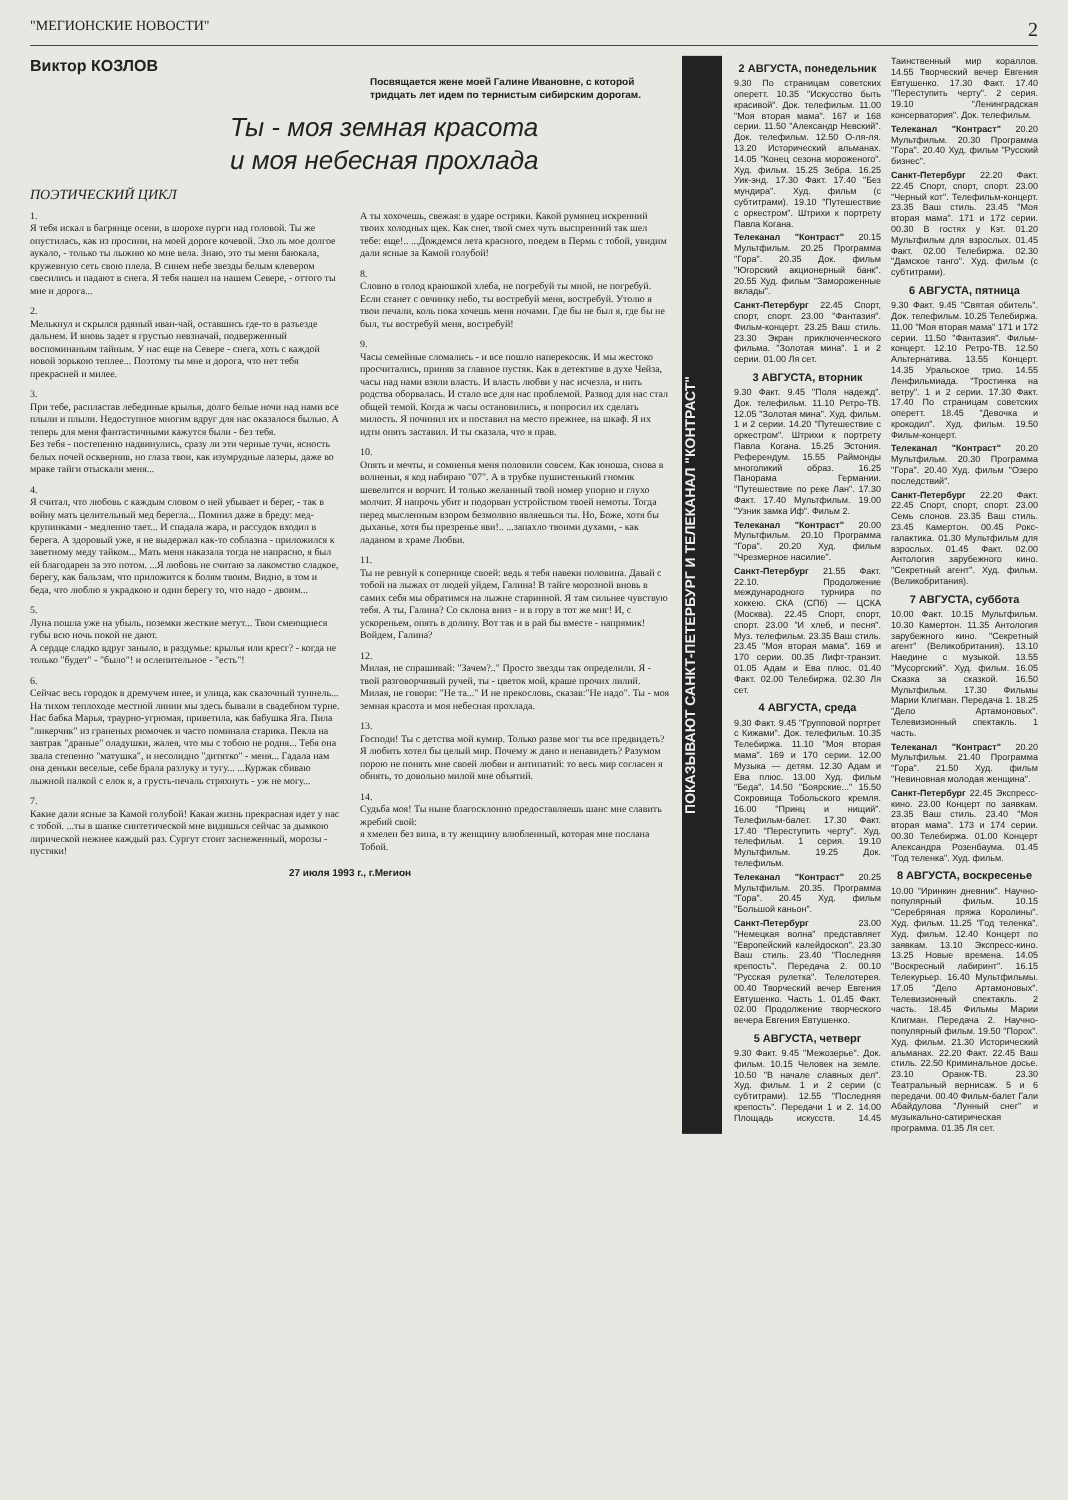"МЕГИОНСКИЕ НОВОСТИ" 2
Виктор КОЗЛОВ
Посвящается жене моей Галине Ивановне, с которой тридцать лет идем по тернистым сибирским дорогам.
Ты - моя земная красота
и моя небесная прохлада
ПОЭТИЧЕСКИЙ ЦИКЛ
1. Я тебя искал в багрянце осени, в шорохе пурги над головой. Ты же опустилась, как из просини, на моей дороге кочевой. Эхо ль мое долгое аукало, - только ты лыжню ко мне вела. Знаю, это ты меня баюкала, кружевную сеть свою плела. В синем небе звезды белым клевером свесились и падают в снега. Я тебя нашел на нашем Севере, - оттого ты мне и дорога...
2. Мелькнул и скрылся рдяный иван-чай, оставшись где-то в разъезде дальнем. И вновь задет я грустью невзначай, подверженный воспоминаньям тайным. У нас еще на Севере - снега, хоть с каждой новой зорькою теплее... Поэтому ты мне и дорога, что нет тебя прекрасней и милее.
3. При тебе, распластав лебединые крылья, долго белые ночи над нами все плыли и плыли. Недоступное многим вдруг для нас оказалося былью. А теперь для меня фантастичными кажутся были - без тебя. Без тебя - постепенно надвинулись, сразу ли эти черные тучи, ясность белых ночей осквернив, но глаза твои, как изумрудные лазеры, даже во мраке тайги отыскали меня...
4. Я считал, что любовь с каждым словом о ней убывает и берег, - так в войну мать целительный мед берегла... Помнил даже в бреду: мед-крупинками - медленно тает... И спадала жара, и рассудок входил в берега. А здоровый уже, я не выдержал как-то соблазна - приложился к заветному меду тайком... Мать меня наказала тогда не напрасно, я был ей благодарен за это потом. ...Я любовь не считаю за лакомство сладкое, берегу, как бальзам, что приложится к болям твоим. Видно, в том и беда, что люблю я украдкою и один берегу то, что надо - двоим...
5. Луна пошла уже на убыль, поземки жесткие метут... Твои смеющиеся губы всю ночь покой не дают. А сердце сладко вдруг заныло, в раздумье: крылья или кресг? - когда не только "будет" - "было"! и ослепительное - "есть"!
6. Сейчас весь городок в дремучем инее, и улица, как сказочный туннель... На тихом теплоходе местной линии мы здесь бывали в свадебном турне. Нас бабка Марья, траурно-угрюмая, приветила, как бабушка Яга. Пила "ликерчик" из граненых рюмочек и часто поминала старика. Пекла на завтрак "драные" оладушки, жалея, что мы с тобою не родня... Тебя она звала степенно "матушка", и несолидно "дитятко" - меня... Гадала нам она деньки веселые, себе брала разлуку и тугу... ...Куржак сбиваю лыжной палкой с елок я, а грусть-печаль стряхнуть - уж не могу...
7. Какие дали ясные за Камой голубой! Какая жизнь прекрасная идет у нас с тобой. ...ты в шапке синтетической мне видишься сейчас за дымкою лирической нежнее каждый раз. Сургут стоит заснеженный, морозы - пустяки! А ты хохочешь, свежая: в ударе остряки. Какой румянец искренний твоих холодных щек. Как снег, твой смех чуть выспренний так шел тебе: еще!.. ...Дождемся лета красного, поедем в Пермь с тобой, увидим дали ясные за Камой голубой!
8. Словно в голод краюшкой хлеба, не погребуй ты мной, не погребуй. Если станет с овчинку небо, ты востребуй меня, востребуй. Утолю я твои печали, коль пока хочешь меня ночами. Где бы не был я, где бы не был, ты востребуй меня, востребуй!
9. Часы семейные сломались - и все пошло наперекосяк. И мы жестоко просчитались, приняв за главное пустяк. Как в детективе в духе Чейза, часы над нами взяли власть. И власть любви у нас исчезла, и нить родства оборвалась. И стало все для нас проблемой. Развод для нас стал общей темой. Когда ж часы остановились, я попросил их сделать милость. Я починил их и поставил на место прежнее, на шкаф. Я их идти опять заставил. И ты сказала, что я прав.
10. Опять и мечты, и сомненья меня половили совсем. Как юноша, снова в волненьи, я код набираю "07". А в трубке пушистенький гномик шевелится и ворчит. И только желанный твой номер упорно и глухо молчит. Я напрочь убит и подорван устройством твоей немоты. Тогда перед мысленным взором безмолвно являешься ты. Но, Боже, хотя бы дыханье, хотя бы презренье яви!.. ...запахло твоими духами, - как ладаном в храме Любви.
11. Ты не ревнуй к сопернице своей: ведь я тебя навеки половина. Давай с тобой на лыжах от людей уйдем, Галина! В тайге морозной вновь в самих себя мы обратимся на лыжне старинной. Я там сильнее чувствую тебя. А ты, Галина? Со склона вниз - и в гору в тот же миг! И, с ускореньем, опять в долину. Вот так и в рай бы вместе - напрямик! Войдем, Галина?
12. Милая, не спрашивай: "Зачем?.." Просто звезды так определили. Я - твой разговорчивый ручей, ты - цветок мой, краше прочих лилий. Милая, не говори: "Не та..." И не прекословь, сказав:"Не надо". Ты - моя земная красота и моя небесная прохлада.
13. Господи! Ты с детства мой кумир. Только разве мог ты все предвидеть? Я любить хотел бы целый мир. Почему ж дано и ненавидеть? Разумом порою не понять мне своей любви и антипатий: то весь мир согласен я обнять, то довольно милой мне объятий.
14. Судьба моя! Ты ныне благосклонно предоставляешь шанс мне славить жребий свой: я хмелен без вина, в ту женщину влюбленный, которая мне послана Тобой.
27 июля 1993 г., г.Мегион
ПОКАЗЫВАЮТ САНКТ-ПЕТЕРБУРГ И ТЕЛЕКАНАЛ "КОНТРАСТ"
2 АВГУСТА, понедельник
9.30 По страницам советских оперетт. 10.35 "Искусство быть красивой". Док. телефильм. 11.00 "Моя вторая мама". 167 и 168 серии. 11.50 "Александр Невский". Док. телефильм. 12.50 О-ля-ля. 13.20 Исторический альманах. 14.05 "Конец сезона мороженого". Худ. фильм. 15.25 Зебра. 16.25 Уик-энд. 17.30 Факт. 17.40 "Без мундира". Худ. фильм (с субтитрами). 19.10 "Путешествие с оркестром". Штрихи к портрету Павла Когана.
Телеканал "Контраст" 20.15 Мультфильм. 20.25 Программа "Гора". 20.35 Док. фильм "Югорский акционерный банк". 20.55 Худ. фильм "Замороженные вклады".
Санкт-Петербург 22.45 Спорт, спорт, спорт. 23.00 "Фантазия". Фильм-концерт. 23.25 Ваш стиль. 23.30 Экран приключенческого фильма. "Золотая мина". 1 и 2 серии. 01.00 Ля сет.
3 АВГУСТА, вторник
9.30 Факт. 9.45 "Поля надежд". Док. телефильм. 11.10 Ретро-ТВ. 12.05 "Золотая мина". Худ. фильм. 1 и 2 серии. 14.20 "Путешествие с оркестром". Штрихи к портрету Павла Когана. 15.25 Эстония. Референдум. 15.55 Раймонды многоликий образ. 16.25 Панорама Германии. "Путешествие по реке Лан". 17.30 Факт. 17.40 Мультфильм. 19.00 "Узник замка Иф". Фильм 2.
Телеканал "Контраст" 20.00 Мультфильм. 20.10 Программа "Гора". 20.20 Худ. фильм "Чрезмерное насилие".
Санкт-Петербург 21.55 Факт. 22.10. Продолжение международного турнира по хоккею. СКА (СПб) — ЦСКА (Москва). 22.45 Спорт, спорт, спорт. 23.00 "И хлеб, и песня". Муз. телефильм. 23.35 Ваш стиль. 23.45 "Моя вторая мама". 169 и 170 серии. 00.35 Лифт-транзит. 01.05 Адам и Ева плюс. 01.40 Факт. 02.00 Телебиржа. 02.30 Ля сет.
4 АВГУСТА, среда
9.30 Факт. 9.45 "Групповой портрет с Кижами". Док. телефильм. 10.35 Телебиржа. 11.10 "Моя вторая мама". 169 и 170 серии. 12.00 Музыка — детям. 12.30 Адам и Ева плюс. 13.00 Худ. фильм "Беда". 14.50 "Боярские..." 15.50 Сокровища Тобольского кремля. 16.00 "Принц и нищий". Телефильм-балет. 17.30 Факт. 17.40 "Переступить черту". Худ. телефильм. 1 серия. 19.10 Мультфильм. 19.25 Док. телефильм.
Телеканал "Контраст" 20.25 Мультфильм. 20.35. Программа "Гора". 20.45 Худ. фильм "Большой каньон".
Санкт-Петербург 23.00 "Немецкая волна" представляет "Европейский калейдоскоп". 23.30 Ваш стиль. 23.40 "Последняя крепость". Передача 2. 00.10 "Русская рулетка". Телелотерея. 00.40 Творческий вечер Евгения Евтушенко. Часть 1. 01.45 Факт. 02.00 Продолжение творческого вечера Евгения Евтушенко.
5 АВГУСТА, четверг
9.30 Факт. 9.45 "Межозерье". Док. фильм. 10.15 Человек на земле. 10.50 "В начале славных дел". Худ. фильм. 1 и 2 серии (с субтитрами). 12.55 "Последняя крепость". Передачи 1 и 2. 14.00 Площадь искусств. 14.45 Таинственный мир кораллов. 14.55 Творческий вечер Евгения Евтушенко. 17.30 Факт. 17.40 "Переступить черту". 2 серия. 19.10 "Ленинградская консерватория". Док. телефильм.
Телеканал "Контраст" 20.20 Мультфильм. 20.30 Программа "Гора". 20.40 Худ. фильм "Русский бизнес".
Санкт-Петербург 22.20 Факт. 22.45 Спорт, спорт, спорт. 23.00 "Черный кот". Телефильм-концерт. 23.35 Ваш стиль. 23.45 "Моя вторая мама". 171 и 172 серии. 00.30 В гостях у Кэт. 01.20 Мультфильм для взрослых. 01.45 Факт. 02.00 Телебиржа. 02.30 "Дамское танго". Худ. фильм (с субтитрами).
6 АВГУСТА, пятница
9.30 Факт. 9.45 "Святая обитель". Док. телефильм. 10.25 Телебиржа. 11.00 "Моя вторая мама" 171 и 172 серии. 11.50 "Фантазия". Фильм-концерт. 12.10 Ретро-ТВ. 12.50 Альтернатива. 13.55 Концерт. 14.35 Уральское трио. 14.55 Ленфильмиада. "Тростинка на ветру". 1 и 2 серии. 17.30 Факт. 17.40 По страницам советских оперетт. 18.45 "Девочка и крокодил". Худ. фильм. 19.50 Фильм-концерт.
Телеканал "Контраст" 20.20 Мультфильм. 20.30 Программа "Гора". 20.40 Худ. фильм "Озеро последствий".
Санкт-Петербург 22.20 Факт. 22.45 Спорт, спорт, спорт. 23.00 Семь слонов. 23.35 Ваш стиль. 23.45 Камертон. 00.45 Рокс-галактика. 01.30 Мультфильм для взрослых. 01.45 Факт. 02.00 Антология зарубежного кино. "Секретный агент". Худ. фильм. (Великобритания).
7 АВГУСТА, суббота
10.00 Факт. 10.15 Мультфильм. 10.30 Камертон. 11.35 Антология зарубежного кино. "Секретный агент" (Великобритания). 13.10 Наедине с музыкой. 13.55 "Мусоргский". Худ. фильм. 16.05 Сказка за сказкой. 16.50 Мультфильм. 17.30 Фильмы Марии Клигман. Передача 1. 18.25 "Дело Артамоновых". Телевизионный спектакль. 1 часть.
Телеканал "Контраст" 20.20 Мультфильм. 21.40 Программа "Гора". 21.50 Худ. фильм "Невиновная молодая женщина".
Санкт-Петербург 22.45 Экспресс-кино. 23.00 Концерт по заявкам. 23.35 Ваш стиль. 23.40 "Моя вторая мама". 173 и 174 серии. 00.30 Телебиржа. 01.00 Концерт Александра Розенбаума. 01.45 "Год теленка". Худ. фильм.
8 АВГУСТА, воскресенье
10.00 "Иринкин дневник". Научно-популярный фильм. 10.15 "Серебряная пряжа Королины". Худ. фильм. 11.25 "Год теленка". Худ. фильм. 12.40 Концерт по заявкам. 13.10 Экспресс-кино. 13.25 Новые времена. 14.05 "Воскресный лабиринт". 16.15 Телекурьер. 16.40 Мультфильмы. 17.05 "Дело Артамоновых". Телевизионный спектакль. 2 часть. 18.45 Фильмы Марии Клигман. Передача 2. Научно-популярный фильм. 19.50 "Порох". Худ. фильм. 21.30 Исторический альманах. 22.20 Факт. 22.45 Ваш стиль. 22.50 Криминальное досье. 23.10 Оранж-ТВ. 23.30 Театральный вернисаж. 5 и 6 передачи. 00.40 Фильм-балет Гали Абайдулова "Лунный снег" и музыкально-сатирическая программа. 01.35 Ля сет.